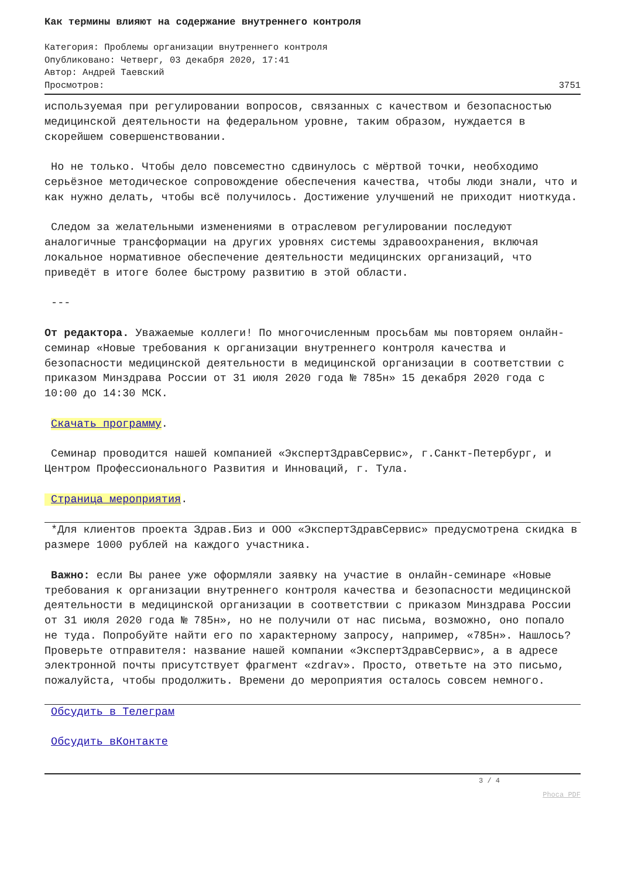Как термины влияют на содержание внутреннего контроля
Категория: Проблемы организации внутреннего контроля
Опубликовано: Четверг, 03 декабря 2020, 17:41
Автор: Андрей Таевский
Просмотров: 3751
используемая при регулировании вопросов, связанных с качеством и безопасностью медицинской деятельности на федеральном уровне, таким образом, нуждается в скорейшем совершенствовании.
Но не только. Чтобы дело повсеместно сдвинулось с мёртвой точки, необходимо серьёзное методическое сопровождение обеспечения качества, чтобы люди знали, что и как нужно делать, чтобы всё получилось. Достижение улучшений не приходит ниоткуда.
Следом за желательными изменениями в отраслевом регулировании последуют аналогичные трансформации на других уровнях системы здравоохранения, включая локальное нормативное обеспечение деятельности медицинских организаций, что приведёт в итоге более быстрому развитию в этой области.
---
От редактора. Уважаемые коллеги! По многочисленным просьбам мы повторяем онлайн-семинар «Новые требования к организации внутреннего контроля качества и безопасности медицинской деятельности в медицинской организации в соответствии с приказом Минздрава России от 31 июля 2020 года № 785н» 15 декабря 2020 года с 10:00 до 14:30 МСК.
Скачать программу.
Семинар проводится нашей компанией «ЭкспертЗдравСервис», г.Санкт-Петербург, и Центром Профессионального Развития и Инноваций, г. Тула.
Страница мероприятия.
*Для клиентов проекта Здрав.Биз и ООО «ЭкспертЗдравСервис» предусмотрена скидка в размере 1000 рублей на каждого участника.
Важно: если Вы ранее уже оформляли заявку на участие в онлайн-семинаре «Новые требования к организации внутреннего контроля качества и безопасности медицинской деятельности в медицинской организации в соответствии с приказом Минздрава России от 31 июля 2020 года № 785н», но не получили от нас письма, возможно, оно попало не туда. Попробуйте найти его по характерному запросу, например, «785н». Нашлось? Проверьте отправителя: название нашей компании «ЭкспертЗдравСервис», а в адресе электронной почты присутствует фрагмент «zdrav». Просто, ответьте на это письмо, пожалуйста, чтобы продолжить. Времени до мероприятия осталось совсем немного.
Обсудить в Телеграм
Обсудить вКонтакте
3 / 4
Phoca PDF